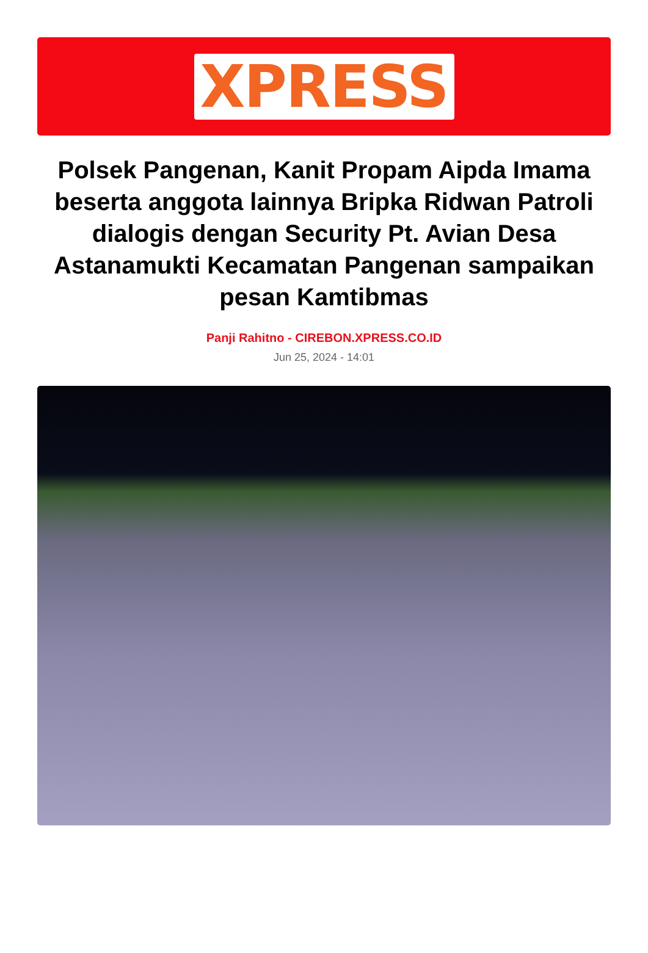XPRESS
Polsek Pangenan, Kanit Propam Aipda Imama beserta anggota lainnya Bripka Ridwan Patroli dialogis dengan Security Pt. Avian Desa Astanamukti Kecamatan Pangenan sampaikan pesan Kamtibmas
Panji Rahitno - CIREBON.XPRESS.CO.ID
Jun 25, 2024 - 14:01